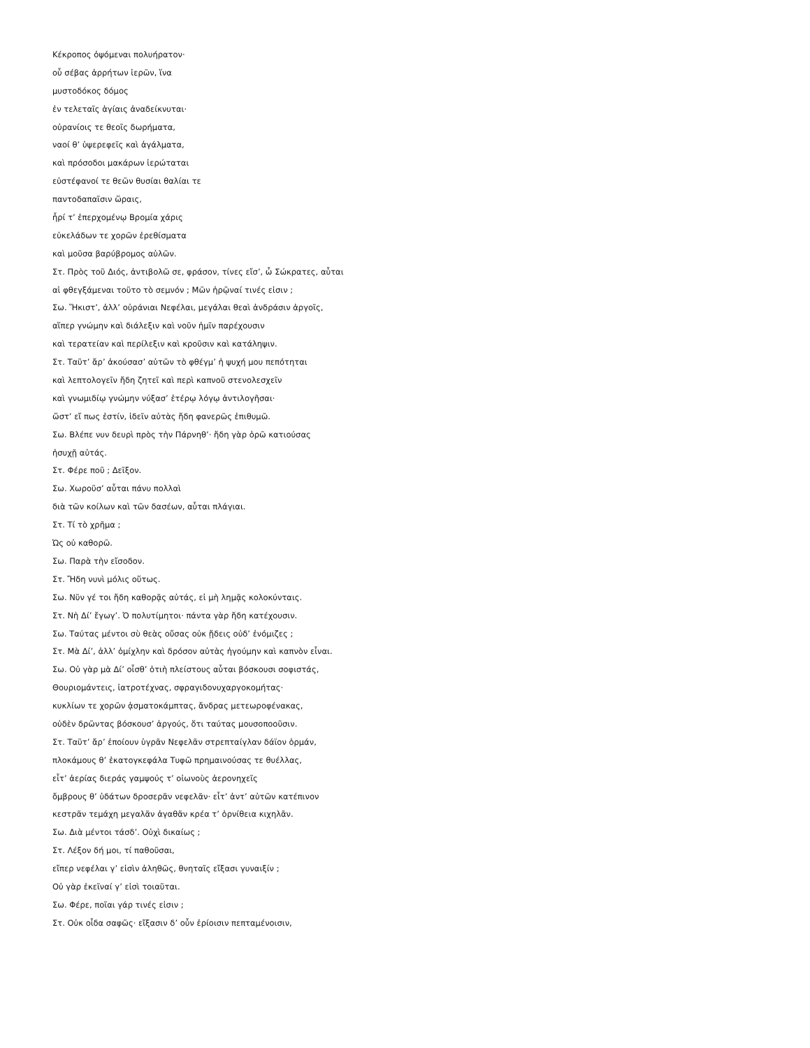Κέκροπος ὀψόμεναι πολυήρατον·
οὗ σέβας ἀρρήτων ἱερῶν, ἵνα
μυστοδόκος δόμος
ἐν τελεταῖς ἁγίαις ἀναδείκνυται·
οὐρανίοις τε θεοῖς δωρήματα,
ναοί θ’ ὑψερεφεῖς καὶ ἀγάλματα,
καὶ πρόσοδοι μακάρων ἱερώταται
εὐστέφανοί τε θεῶν θυσίαι θαλίαι τε
παντοδαπαῖσιν ὥραις,
ἦρί τ’ ἐπερχομένῳ Βρομία χάρις
εὐκελάδων τε χορῶν ἐρεθίσματα
καὶ μοῦσα βαρύβρομος αὐλῶν.
Στ. Πρὸς τοῦ Διός, ἀντιβολῶ σε, φράσον, τίνες εἴσ’, ὦ Σώκρατες, αὗται
αἱ φθεγξάμεναι τοῦτο τὸ σεμνόν ; Μῶν ἡρῷναί τινές εἰσιν ;
Σω. Ἥκιστ’, ἀλλ’ οὐράνιαι Νεφέλαι, μεγάλαι θεαὶ ἀνδράσιν ἀργοῖς,
αἵπερ γνώμην καὶ διάλεξιν καὶ νοῦν ἡμῖν παρέχουσιν
καὶ τερατείαν καὶ περίλεξιν καὶ κροῦσιν καὶ κατάληψιν.
Στ. Ταῦτ’ ἄρ’ ἀκούσασ’ αὐτῶν τὸ φθέγμ’ ἡ ψυχή μου πεπότηται
καὶ λεπτολογεῖν ἤδη ζητεῖ καὶ περὶ καπνοῦ στενολεσχεῖν
καὶ γνωμιδίῳ γνώμην νύξασ’ ἑτέρῳ λόγῳ ἀντιλογῆσαι·
ὥστ’ εἴ πως ἐστίν, ἰδεῖν αὐτὰς ἤδη φανερῶς ἐπιθυμῶ.
Σω. Βλέπε νυν δευρὶ πρὸς τὴν Πάρνηθ’· ἤδη γὰρ ὁρῶ κατιούσας
ἡσυχῇ αὐτάς.
Στ. Φέρε ποῦ ; Δεῖξον.
Σω. Χωροῦσ’ αὗται πάνυ πολλαὶ
διὰ τῶν κοίλων καὶ τῶν δασέων, αὗται πλάγιαι.
Στ. Τί τὸ χρῆμα ;
Ὠς οὐ καθορῶ.
Σω. Παρὰ τὴν εἴσοδον.
Στ. Ἤδη νυνὶ μόλις οὕτως.
Σω. Νῦν γέ τοι ἤδη καθορᾷς αὐτάς, εἰ μὴ λημᾷς κολοκύνταις.
Στ. Νὴ Δί’ ἔγωγ’. Ὀ πολυτίμητοι· πάντα γὰρ ἤδη κατέχουσιν.
Σω. Ταύτας μέντοι σὺ θεὰς οὔσας οὐκ ᾔδεις οὐδ’ ἐνόμιζες ;
Στ. Μὰ Δί’, ἀλλ’ ὁμίχλην καὶ δρόσον αὐτὰς ἡγούμην καὶ καπνὸν εἶναι.
Σω. Οὐ γὰρ μὰ Δί’ οἶσθ’ ὁτιὴ πλείστους αὗται βόσκουσι σοφιστάς,
Θουριομάντεις, ἰατροτέχνας, σφραγιδονυχαργοκομήτας·
κυκλίων τε χορῶν ᾀσματοκάμπτας, ἄνδρας μετεωροφένακας,
οὐδὲν δρῶντας βόσκουσ’ ἀργούς, ὅτι ταύτας μουσοποοῦσιν.
Στ. Ταῦτ’ ἄρ’ ἐποίουν ὑγρᾶν Νεφελᾶν στρεπταίγλαν δάϊον ὁρμάν,
πλοκάμους θ’ ἑκατογκεφάλα Τυφῶ πρημαινούσας τε θυέλλας,
εἶτ’ ἀερίας διεράς γαμψούς τ’ οἰωνοὺς ἀερονηχεῖς
ὄμβρους θ’ ὑδάτων δροσερᾶν νεφελᾶν· εἶτ’ ἀντ’ αὐτῶν κατέπινον
κεστρᾶν τεμάχη μεγαλᾶν ἀγαθᾶν κρέα τ’ ὀρνίθεια κιχηλᾶν.
Σω. Διὰ μέντοι τάσδ’. Οὐχὶ δικαίως ;
Στ. Λέξον δή μοι, τί παθοῦσαι,
εἴπερ νεφέλαι γ’ εἰσὶν ἀληθῶς, θνηταῖς εἴξασι γυναιξίν ;
Οὐ γὰρ ἐκεῖναί γ’ εἰσὶ τοιαῦται.
Σω. Φέρε, ποῖαι γάρ τινές εἰσιν ;
Στ. Οὐκ οἶδα σαφῶς· εἴξασιν δ’ οὖν ἐρίοισιν πεπταμένοισιν,